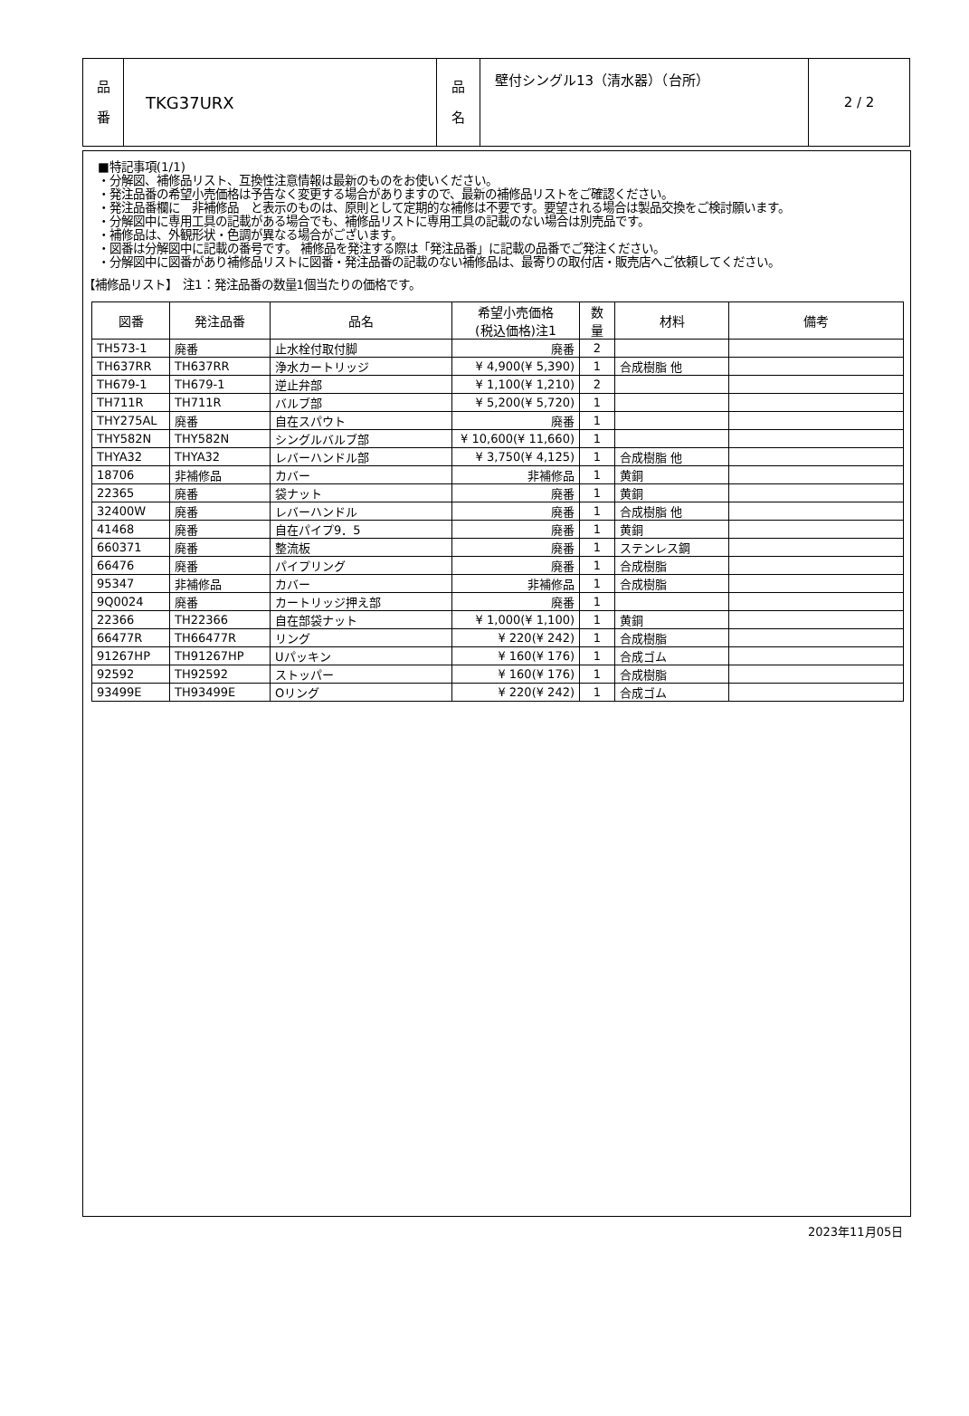| 品 番 | TKG37URX | 品 名 | 壁付シングル13（清水器）（台所） | 2 / 2 |
■特記事項(1/1)
・分解図、補修品リスト、互換性注意情報は最新のものをお使いください。
・発注品番の希望小売価格は予告なく変更する場合がありますので、最新の補修品リストをご確認ください。
・発注品番欄に　非補修品　と表示のものは、原則として定期的な補修は不要です。要望される場合は製品交換をご検討願います。
・分解図中に専用工具の記載がある場合でも、補修品リストに専用工具の記載のない場合は別売品です。
・補修品は、外観形状・色調が異なる場合がございます。
・図番は分解図中に記載の番号です。 補修品を発注する際は「発注品番」に記載の品番でご発注ください。
・分解図中に図番があり補修品リストに図番・発注品番の記載のない補修品は、最寄りの取付店・販売店へご依頼してください。
【補修品リスト】　注1：発注品番の数量1個当たりの価格です。
| 図番 | 発注品番 | 品名 | 希望小売価格 (税込価格)注1 | 数 量 | 材料 | 備考 |
| --- | --- | --- | --- | --- | --- | --- |
| TH573-1 | 廃番 | 止水栓付取付脚 | 廃番 | 2 | | |
| TH637RR | TH637RR | 浄水カートリッジ | ¥ 4,900(¥ 5,390) | 1 | 合成樹脂 他 | |
| TH679-1 | TH679-1 | 逆止弁部 | ¥ 1,100(¥ 1,210) | 2 | | |
| TH711R | TH711R | バルブ部 | ¥ 5,200(¥ 5,720) | 1 | | |
| THY275AL | 廃番 | 自在スパウト | 廃番 | 1 | | |
| THY582N | THY582N | シングルバルブ部 | ¥ 10,600(¥ 11,660) | 1 | | |
| THYA32 | THYA32 | レバーハンドル部 | ¥ 3,750(¥ 4,125) | 1 | 合成樹脂 他 | |
| 18706 | 非補修品 | カバー | 非補修品 | 1 | 黄銅 | |
| 22365 | 廃番 | 袋ナット | 廃番 | 1 | 黄銅 | |
| 32400W | 廃番 | レバーハンドル | 廃番 | 1 | 合成樹脂 他 | |
| 41468 | 廃番 | 自在パイプ9．5 | 廃番 | 1 | 黄銅 | |
| 660371 | 廃番 | 整流板 | 廃番 | 1 | ステンレス鋼 | |
| 66476 | 廃番 | パイプリング | 廃番 | 1 | 合成樹脂 | |
| 95347 | 非補修品 | カバー | 非補修品 | 1 | 合成樹脂 | |
| 9Q0024 | 廃番 | カートリッジ押え部 | 廃番 | 1 | | |
| 22366 | TH22366 | 自在部袋ナット | ¥ 1,000(¥ 1,100) | 1 | 黄銅 | |
| 66477R | TH66477R | リング | ¥ 220(¥ 242) | 1 | 合成樹脂 | |
| 91267HP | TH91267HP | Uパッキン | ¥ 160(¥ 176) | 1 | 合成ゴム | |
| 92592 | TH92592 | ストッパー | ¥ 160(¥ 176) | 1 | 合成樹脂 | |
| 93499E | TH93499E | Oリング | ¥ 220(¥ 242) | 1 | 合成ゴム | |
2023年11月05日